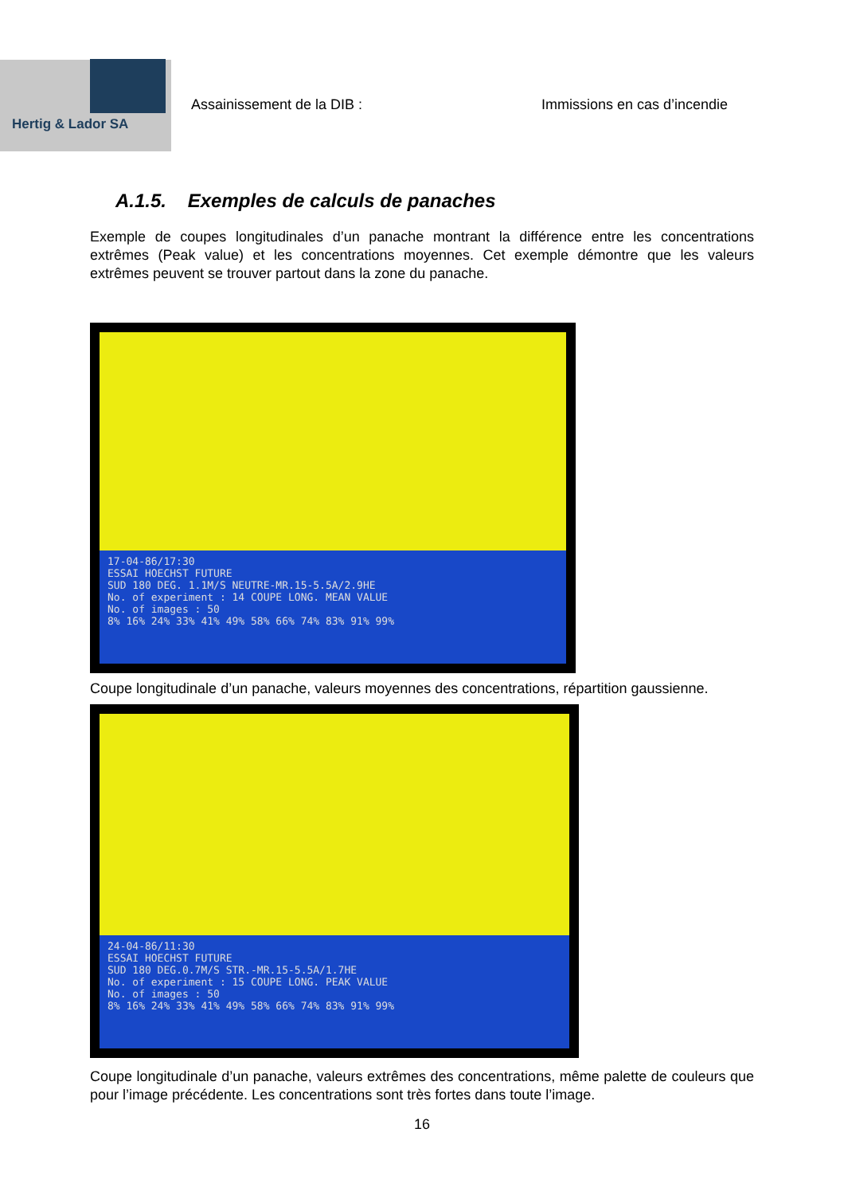Hertig & Lador SA
Assainissement de la DIB :
Immissions en cas d’incendie
A.1.5. Exemples de calculs de panaches
Exemple de coupes longitudinales d’un panache montrant la différence entre les concentrations extrêmes (Peak value) et les concentrations moyennes. Cet exemple démontre que les valeurs extrêmes peuvent se trouver partout dans la zone du panache.
17-04-86/17:30
ESSAI HOECHST FUTURE
SUD 180 DEG. 1.1M/S NEUTRE-MR.15-5.5A/2.9HE
No. of experiment : 14 COUPE LONG. MEAN VALUE
No. of images : 50
8% 16% 24% 33% 41% 49% 58% 66% 74% 83% 91% 99%
Coupe longitudinale d’un panache, valeurs moyennes des concentrations, répartition gaussienne.
24-04-86/11:30
ESSAI HOECHST FUTURE
SUD 180 DEG.0.7M/S STR.-MR.15-5.5A/1.7HE
No. of experiment : 15 COUPE LONG. PEAK VALUE
No. of images : 50
8% 16% 24% 33% 41% 49% 58% 66% 74% 83% 91% 99%
Coupe longitudinale d’un panache, valeurs extrêmes des concentrations, même palette de couleurs que pour l’image précédente. Les concentrations sont très fortes dans toute l’image.
16